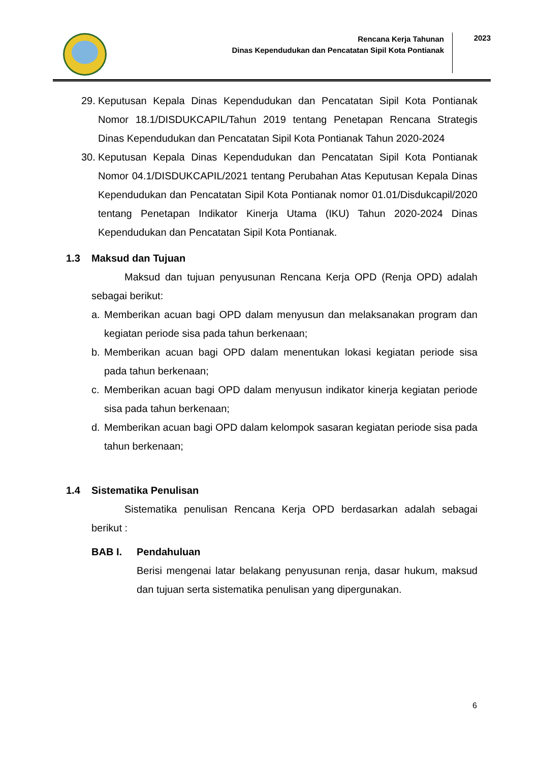Rencana Kerja Tahunan
Dinas Kependudukan dan Pencatatan Sipil Kota Pontianak
2023
29. Keputusan Kepala Dinas Kependudukan dan Pencatatan Sipil Kota Pontianak Nomor 18.1/DISDUKCAPIL/Tahun 2019 tentang Penetapan Rencana Strategis Dinas Kependudukan dan Pencatatan Sipil Kota Pontianak Tahun 2020-2024
30. Keputusan Kepala Dinas Kependudukan dan Pencatatan Sipil Kota Pontianak Nomor 04.1/DISDUKCAPIL/2021 tentang Perubahan Atas Keputusan Kepala Dinas Kependudukan dan Pencatatan Sipil Kota Pontianak nomor 01.01/Disdukcapil/2020 tentang Penetapan Indikator Kinerja Utama (IKU) Tahun 2020-2024 Dinas Kependudukan dan Pencatatan Sipil Kota Pontianak.
1.3 Maksud dan Tujuan
Maksud dan tujuan penyusunan Rencana Kerja OPD (Renja OPD) adalah sebagai berikut:
a. Memberikan acuan bagi OPD dalam menyusun dan melaksanakan program dan kegiatan periode sisa pada tahun berkenaan;
b. Memberikan acuan bagi OPD dalam menentukan lokasi kegiatan periode sisa pada tahun berkenaan;
c. Memberikan acuan bagi OPD dalam menyusun indikator kinerja kegiatan periode sisa pada tahun berkenaan;
d. Memberikan acuan bagi OPD dalam kelompok sasaran kegiatan periode sisa pada tahun berkenaan;
1.4 Sistematika Penulisan
Sistematika penulisan Rencana Kerja OPD berdasarkan adalah sebagai berikut :
BAB I. Pendahuluan
Berisi mengenai latar belakang penyusunan renja, dasar hukum, maksud dan tujuan serta sistematika penulisan yang dipergunakan.
6